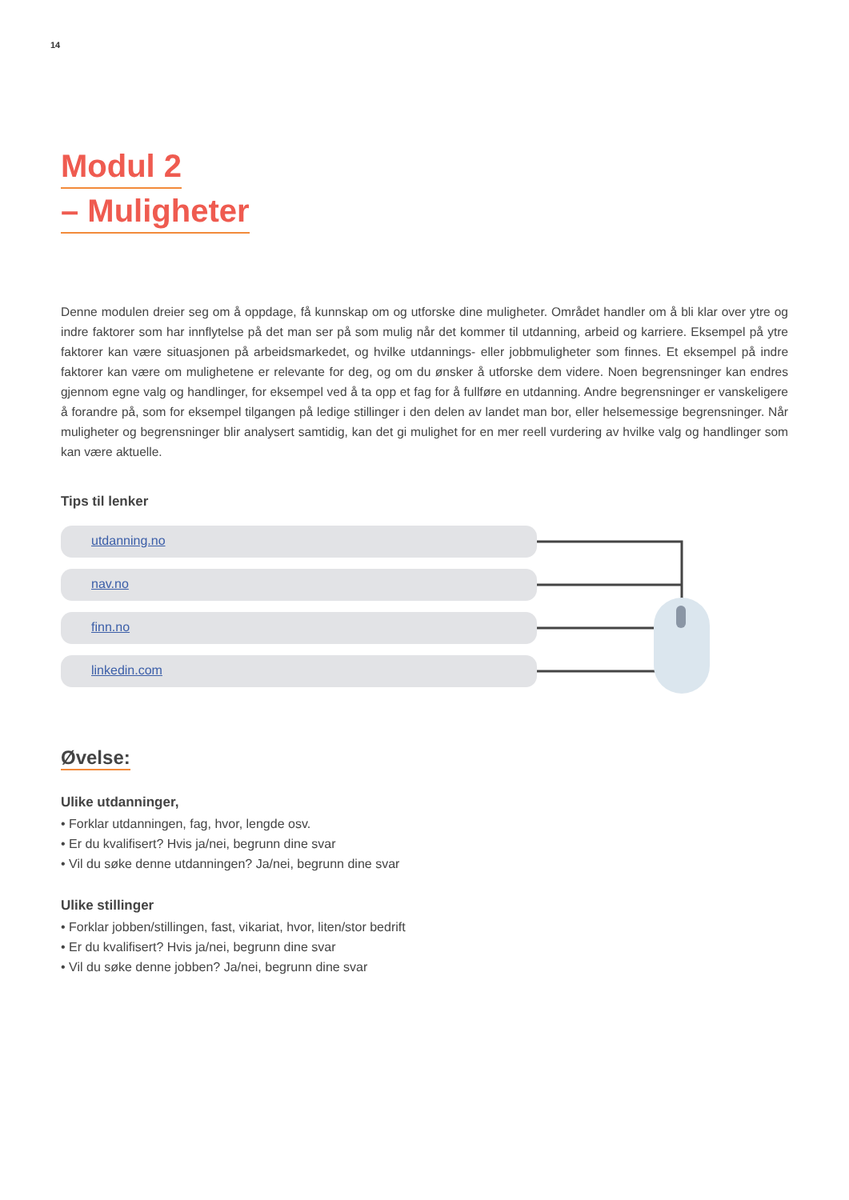14
Modul 2
– Muligheter
Denne modulen dreier seg om å oppdage, få kunnskap om og utforske dine muligheter. Området handler om å bli klar over ytre og indre faktorer som har innflytelse på det man ser på som mulig når det kommer til utdanning, arbeid og karriere. Eksempel på ytre faktorer kan være situasjonen på arbeidsmarkedet, og hvilke utdannings- eller jobbmuligheter som finnes. Et eksempel på indre faktorer kan være om mulighetene er relevante for deg, og om du ønsker å utforske dem videre. Noen begrensninger kan endres gjennom egne valg og handlinger, for eksempel ved å ta opp et fag for å fullføre en utdanning. Andre begrensninger er vanskeligere å forandre på, som for eksempel tilgangen på ledige stillinger i den delen av landet man bor, eller helsemessige begrensninger. Når muligheter og begrensninger blir analysert samtidig, kan det gi mulighet for en mer reell vurdering av hvilke valg og handlinger som kan være aktuelle.
Tips til lenker
utdanning.no
nav.no
finn.no
linkedin.com
Øvelse:
Ulike utdanninger,
• Forklar utdanningen, fag, hvor, lengde osv.
• Er du kvalifisert? Hvis ja/nei, begrunn dine svar
• Vil du søke denne utdanningen? Ja/nei, begrunn dine svar
Ulike stillinger
• Forklar jobben/stillingen, fast, vikariat, hvor, liten/stor bedrift
• Er du kvalifisert? Hvis ja/nei, begrunn dine svar
• Vil du søke denne jobben? Ja/nei, begrunn dine svar